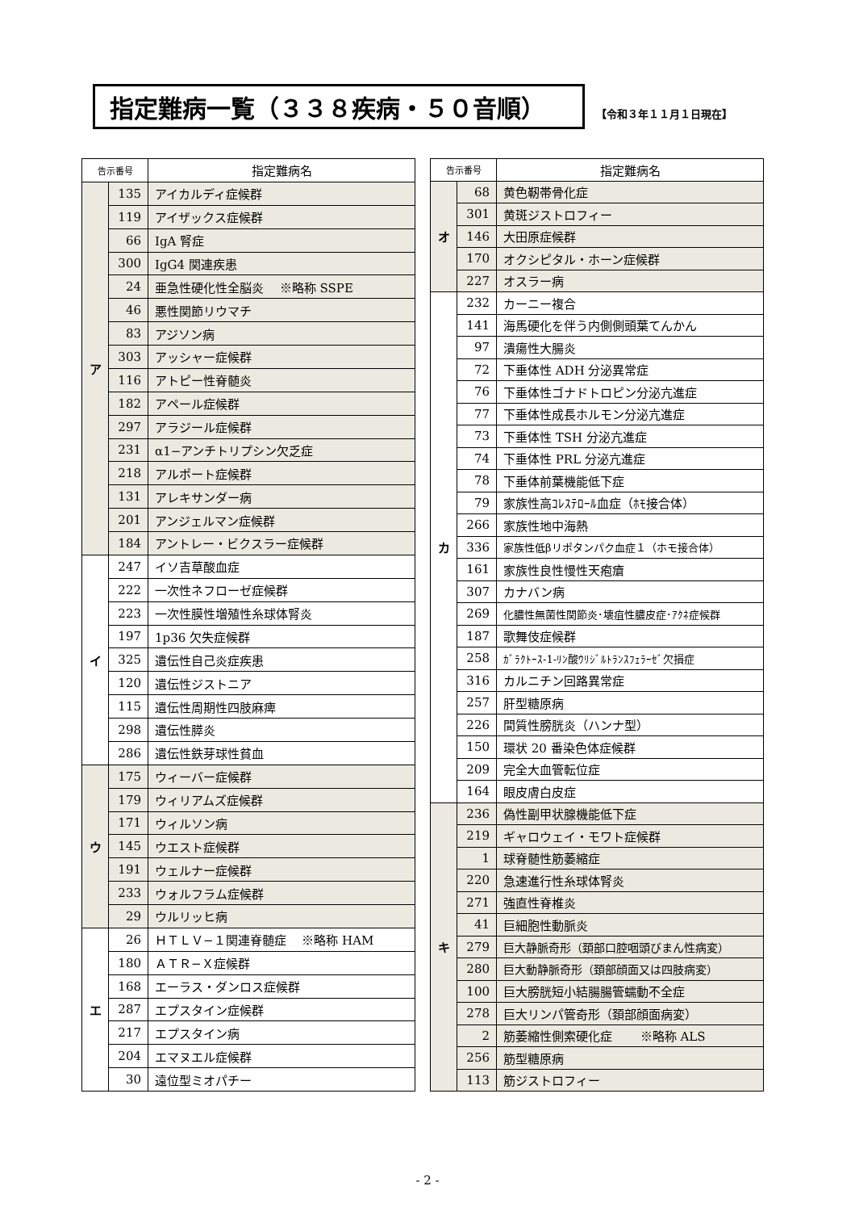指定難病一覧（３３８疾病・５０音順）
【令和３年１１月１日現在】
| 告示番号 | | 指定難病名 |
| --- | --- | --- |
| ア | 135 | アイカルディ症候群 |
| | 119 | アイザックス症候群 |
| | 66 | IgA 腎症 |
| | 300 | IgG4 関連疾患 |
| | 24 | 亜急性硬化性全脳炎 ※略称 SSPE |
| | 46 | 悪性関節リウマチ |
| | 83 | アジソン病 |
| | 303 | アッシャー症候群 |
| | 116 | アトピー性脊髄炎 |
| | 182 | アペール症候群 |
| | 297 | アラジール症候群 |
| | 231 | α1−アンチトリプシン欠乏症 |
| | 218 | アルポート症候群 |
| | 131 | アレキサンダー病 |
| | 201 | アンジェルマン症候群 |
| | 184 | アントレー・ビクスラー症候群 |
| イ | 247 | イソ吉草酸血症 |
| | 222 | 一次性ネフローゼ症候群 |
| | 223 | 一次性膜性増殖性糸球体腎炎 |
| | 197 | 1p36 欠失症候群 |
| | 325 | 遺伝性自己炎症疾患 |
| | 120 | 遺伝性ジストニア |
| | 115 | 遺伝性周期性四肢麻痺 |
| | 298 | 遺伝性膵炎 |
| | 286 | 遺伝性鉄芽球性貧血 |
| ウ | 175 | ウィーバー症候群 |
| | 179 | ウィリアムズ症候群 |
| | 171 | ウィルソン病 |
| | 145 | ウエスト症候群 |
| | 191 | ウェルナー症候群 |
| | 233 | ウォルフラム症候群 |
| | 29 | ウルリッヒ病 |
| エ | 26 | ＨＴＬＶ−１関連脊髄症 ※略称 HAM |
| | 180 | ＡＴＲ−Ｘ症候群 |
| | 168 | エーラス・ダンロス症候群 |
| | 287 | エプスタイン症候群 |
| | 217 | エプスタイン病 |
| | 204 | エマヌエル症候群 |
| | 30 | 遠位型ミオパチー |
| 告示番号 | | 指定難病名 |
| --- | --- | --- |
| オ | 68 | 黄色靭帯骨化症 |
| | 301 | 黄斑ジストロフィー |
| | 146 | 大田原症候群 |
| | 170 | オクシピタル・ホーン症候群 |
| | 227 | オスラー病 |
| カ | 232 | カーニー複合 |
| | 141 | 海馬硬化を伴う内側側頭葉てんかん |
| | 97 | 潰瘍性大腸炎 |
| | 72 | 下垂体性 ADH 分泌異常症 |
| | 76 | 下垂体性ゴナドトロピン分泌亢進症 |
| | 77 | 下垂体性成長ホルモン分泌亢進症 |
| | 73 | 下垂体性 TSH 分泌亢進症 |
| | 74 | 下垂体性 PRL 分泌亢進症 |
| | 78 | 下垂体前葉機能低下症 |
| | 79 | 家族性高ｺﾚｽﾃﾛｰﾙ血症（ﾎﾓ接合体） |
| | 266 | 家族性地中海熱 |
| | 336 | 家族性低βリポタンパク血症１（ホモ接合体） |
| | 161 | 家族性良性慢性天疱瘡 |
| | 307 | カナバン病 |
| | 269 | 化膿性無菌性関節炎･壊疽性膿皮症･ｱｸﾈ症候群 |
| | 187 | 歌舞伎症候群 |
| | 258 | ｶﾞﾗｸﾄｰｽ-1-ﾘﾝ酸ｳﾘｼﾞﾙﾄﾗﾝｽﾌｪﾗｰｾﾞ欠損症 |
| | 316 | カルニチン回路異常症 |
| | 257 | 肝型糖原病 |
| | 226 | 間質性膀胱炎（ハンナ型） |
| | 150 | 環状 20 番染色体症候群 |
| | 209 | 完全大血管転位症 |
| | 164 | 眼皮膚白皮症 |
| キ | 236 | 偽性副甲状腺機能低下症 |
| | 219 | ギャロウェイ・モワト症候群 |
| | 1 | 球脊髄性筋萎縮症 |
| | 220 | 急速進行性糸球体腎炎 |
| | 271 | 強直性脊椎炎 |
| | 41 | 巨細胞性動脈炎 |
| | 279 | 巨大静脈奇形（頚部口腔咽頭びまん性病変） |
| | 280 | 巨大動静脈奇形（頚部顔面又は四肢病変） |
| | 100 | 巨大膀胱短小結腸腸管蠕動不全症 |
| | 278 | 巨大リンパ管奇形（頚部顔面病変） |
| | 2 | 筋萎縮性側索硬化症 ※略称 ALS |
| | 256 | 筋型糖原病 |
| | 113 | 筋ジストロフィー |
- 2 -